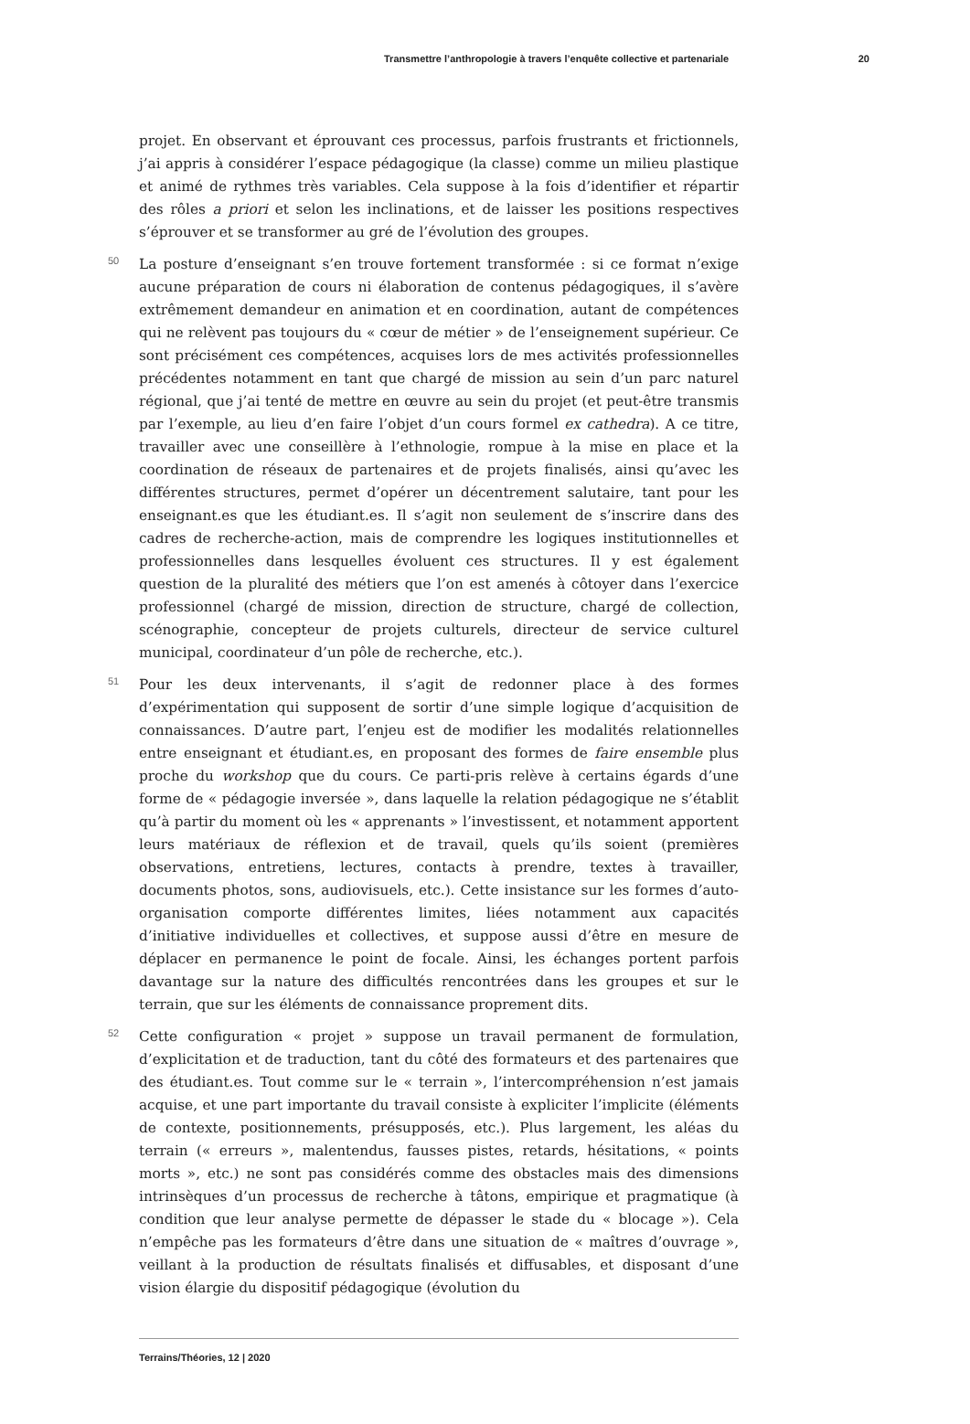Transmettre l’anthropologie à travers l’enquête collective et partenariale 20
projet. En observant et éprouvant ces processus, parfois frustrants et frictionnels, j’ai appris à considérer l’espace pédagogique (la classe) comme un milieu plastique et animé de rythmes très variables. Cela suppose à la fois d’identifier et répartir des rôles a priori et selon les inclinations, et de laisser les positions respectives s’éprouver et se transformer au gré de l’évolution des groupes.
50 La posture d’enseignant s’en trouve fortement transformée : si ce format n’exige aucune préparation de cours ni élaboration de contenus pédagogiques, il s’avère extrêmement demandeur en animation et en coordination, autant de compétences qui ne relèvent pas toujours du « cœur de métier » de l’enseignement supérieur. Ce sont précisément ces compétences, acquises lors de mes activités professionnelles précédentes notamment en tant que chargé de mission au sein d’un parc naturel régional, que j’ai tenté de mettre en œuvre au sein du projet (et peut-être transmis par l’exemple, au lieu d’en faire l’objet d’un cours formel ex cathedra). A ce titre, travailler avec une conseillère à l’ethnologie, rompue à la mise en place et la coordination de réseaux de partenaires et de projets finalisés, ainsi qu’avec les différentes structures, permet d’opérer un décentrement salutaire, tant pour les enseignant.es que les étudiant.es. Il s’agit non seulement de s’inscrire dans des cadres de recherche-action, mais de comprendre les logiques institutionnelles et professionnelles dans lesquelles évoluent ces structures. Il y est également question de la pluralité des métiers que l’on est amenés à côtoyer dans l’exercice professionnel (chargé de mission, direction de structure, chargé de collection, scénographie, concepteur de projets culturels, directeur de service culturel municipal, coordinateur d’un pôle de recherche, etc.).
51 Pour les deux intervenants, il s’agit de redonner place à des formes d’expérimentation qui supposent de sortir d’une simple logique d’acquisition de connaissances. D’autre part, l’enjeu est de modifier les modalités relationnelles entre enseignant et étudiant.es, en proposant des formes de faire ensemble plus proche du workshop que du cours. Ce parti-pris relève à certains égards d’une forme de « pédagogie inversée », dans laquelle la relation pédagogique ne s’établit qu’à partir du moment où les « apprenants » l’investissent, et notamment apportent leurs matériaux de réflexion et de travail, quels qu’ils soient (premières observations, entretiens, lectures, contacts à prendre, textes à travailler, documents photos, sons, audiovisuels, etc.). Cette insistance sur les formes d’auto-organisation comporte différentes limites, liées notamment aux capacités d’initiative individuelles et collectives, et suppose aussi d’être en mesure de déplacer en permanence le point de focale. Ainsi, les échanges portent parfois davantage sur la nature des difficultés rencontrées dans les groupes et sur le terrain, que sur les éléments de connaissance proprement dits.
52 Cette configuration « projet » suppose un travail permanent de formulation, d’explicitation et de traduction, tant du côté des formateurs et des partenaires que des étudiant.es. Tout comme sur le « terrain », l’intercompréhension n’est jamais acquise, et une part importante du travail consiste à expliciter l’implicite (éléments de contexte, positionnements, présupposés, etc.). Plus largement, les aléas du terrain (« erreurs », malentendus, fausses pistes, retards, hésitations, « points morts », etc.) ne sont pas considérés comme des obstacles mais des dimensions intrinsèques d’un processus de recherche à tâtons, empirique et pragmatique (à condition que leur analyse permette de dépasser le stade du « blocage »). Cela n’empêche pas les formateurs d’être dans une situation de « maîtres d’ouvrage », veillant à la production de résultats finalisés et diffusables, et disposant d’une vision élargie du dispositif pédagogique (évolution du
Terrains/Théories, 12 | 2020